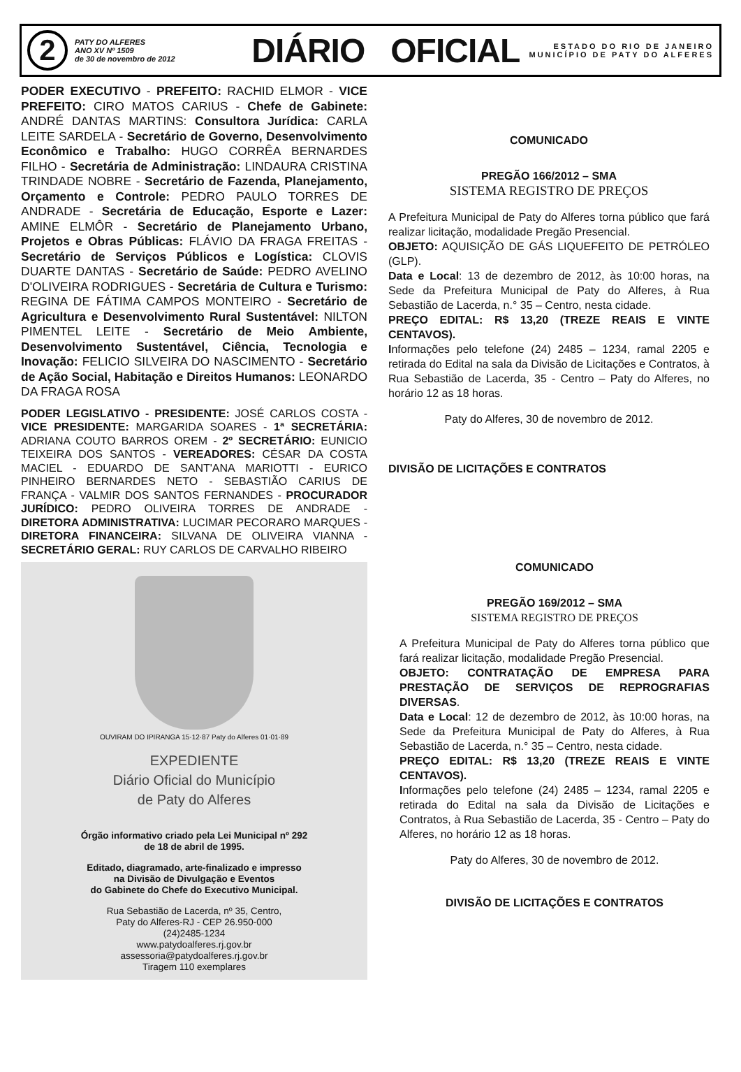2
PATY DO ALFERES
ANO XV Nº 1509
de 30 de novembro de 2012
DIÁRIO OFICIAL
ESTADO DO RIO DE JANEIRO
MUNICÍPIO DE PATY DO ALFERES
PODER EXECUTIVO - PREFEITO: RACHID ELMOR - VICE PREFEITO: CIRO MATOS CARIUS - Chefe de Gabinete: ANDRÉ DANTAS MARTINS: Consultora Jurídica: CARLA LEITE SARDELA - Secretário de Governo, Desenvolvimento Econômico e Trabalho: HUGO CORRÊA BERNARDES FILHO - Secretária de Administração: LINDAURA CRISTINA TRINDADE NOBRE - Secretário de Fazenda, Planejamento, Orçamento e Controle: PEDRO PAULO TORRES DE ANDRADE - Secretária de Educação, Esporte e Lazer: AMINE ELMÔR - Secretário de Planejamento Urbano, Projetos e Obras Públicas: FLÁVIO DA FRAGA FREITAS - Secretário de Serviços Públicos e Logística: CLOVIS DUARTE DANTAS - Secretário de Saúde: PEDRO AVELINO D'OLIVEIRA RODRIGUES - Secretária de Cultura e Turismo: REGINA DE FÁTIMA CAMPOS MONTEIRO - Secretário de Agricultura e Desenvolvimento Rural Sustentável: NILTON PIMENTEL LEITE - Secretário de Meio Ambiente, Desenvolvimento Sustentável, Ciência, Tecnologia e Inovação: FELICIO SILVEIRA DO NASCIMENTO - Secretário de Ação Social, Habitação e Direitos Humanos: LEONARDO DA FRAGA ROSA
PODER LEGISLATIVO - PRESIDENTE: JOSÉ CARLOS COSTA - VICE PRESIDENTE: MARGARIDA SOARES - 1ª SECRETÁRIA: ADRIANA COUTO BARROS OREM - 2º SECRETÁRIO: EUNICIO TEIXEIRA DOS SANTOS - VEREADORES: CÉSAR DA COSTA MACIEL - EDUARDO DE SANT'ANA MARIOTTI - EURICO PINHEIRO BERNARDES NETO - SEBASTIÃO CARIUS DE FRANÇA - VALMIR DOS SANTOS FERNANDES - PROCURADOR JURÍDICO: PEDRO OLIVEIRA TORRES DE ANDRADE - DIRETORA ADMINISTRATIVA: LUCIMAR PECORARO MARQUES - DIRETORA FINANCEIRA: SILVANA DE OLIVEIRA VIANNA - SECRETÁRIO GERAL: RUY CARLOS DE CARVALHO RIBEIRO
OUVIRAM DO IPIRANGA 15·12·87 Paty do Alferes 01·01·89
EXPEDIENTE
Diário Oficial do Município
de Paty do Alferes
Órgão informativo criado pela Lei Municipal nº 292
de 18 de abril de 1995.
Editado, diagramado, arte-finalizado e impresso
na Divisão de Divulgação e Eventos
do Gabinete do Chefe do Executivo Municipal.
Rua Sebastião de Lacerda, nº 35, Centro,
Paty do Alferes-RJ - CEP 26.950-000
(24)2485-1234
www.patydoalferes.rj.gov.br
assessoria@patydoalferes.rj.gov.br
Tiragem 110 exemplares
COMUNICADO
PREGÃO 166/2012 – SMA
SISTEMA REGISTRO DE PREÇOS
A Prefeitura Municipal de Paty do Alferes torna público que fará realizar licitação, modalidade Pregão Presencial.
OBJETO: AQUISIÇÃO DE GÁS LIQUEFEITO DE PETRÓLEO (GLP).
Data e Local: 13 de dezembro de 2012, às 10:00 horas, na Sede da Prefeitura Municipal de Paty do Alferes, à Rua Sebastião de Lacerda, n.° 35 – Centro, nesta cidade.
PREÇO EDITAL: R$ 13,20 (TREZE REAIS E VINTE CENTAVOS).
Informações pelo telefone (24) 2485 – 1234, ramal 2205 e retirada do Edital na sala da Divisão de Licitações e Contratos, à Rua Sebastião de Lacerda, 35 - Centro – Paty do Alferes, no horário 12 as 18 horas.
Paty do Alferes, 30 de novembro de 2012.
DIVISÃO DE LICITAÇÕES E CONTRATOS
COMUNICADO
PREGÃO 169/2012 – SMA
SISTEMA REGISTRO DE PREÇOS
A Prefeitura Municipal de Paty do Alferes torna público que fará realizar licitação, modalidade Pregão Presencial.
OBJETO: CONTRATAÇÃO DE EMPRESA PARA PRESTAÇÃO DE SERVIÇOS DE REPROGRAFIAS DIVERSAS.
Data e Local: 12 de dezembro de 2012, às 10:00 horas, na Sede da Prefeitura Municipal de Paty do Alferes, à Rua Sebastião de Lacerda, n.° 35 – Centro, nesta cidade.
PREÇO EDITAL: R$ 13,20 (TREZE REAIS E VINTE CENTAVOS).
Informações pelo telefone (24) 2485 – 1234, ramal 2205 e retirada do Edital na sala da Divisão de Licitações e Contratos, à Rua Sebastião de Lacerda, 35 - Centro – Paty do Alferes, no horário 12 as 18 horas.
Paty do Alferes, 30 de novembro de 2012.
DIVISÃO DE LICITAÇÕES E CONTRATOS